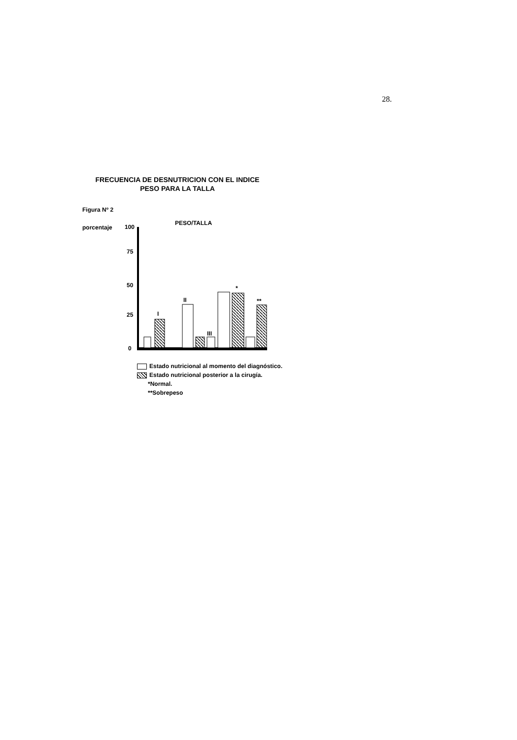28.
FRECUENCIA DE DESNUTRICION CON EL INDICE
PESO PARA LA TALLA
Figura Nº 2
porcentaje
100
75
50
25
0
PESO/TALLA
I
II
III
*
**
Estado nutricional al momento del diagnóstico.
Estado nutricional posterior a la cirugía.
*Normal.
**Sobrepeso